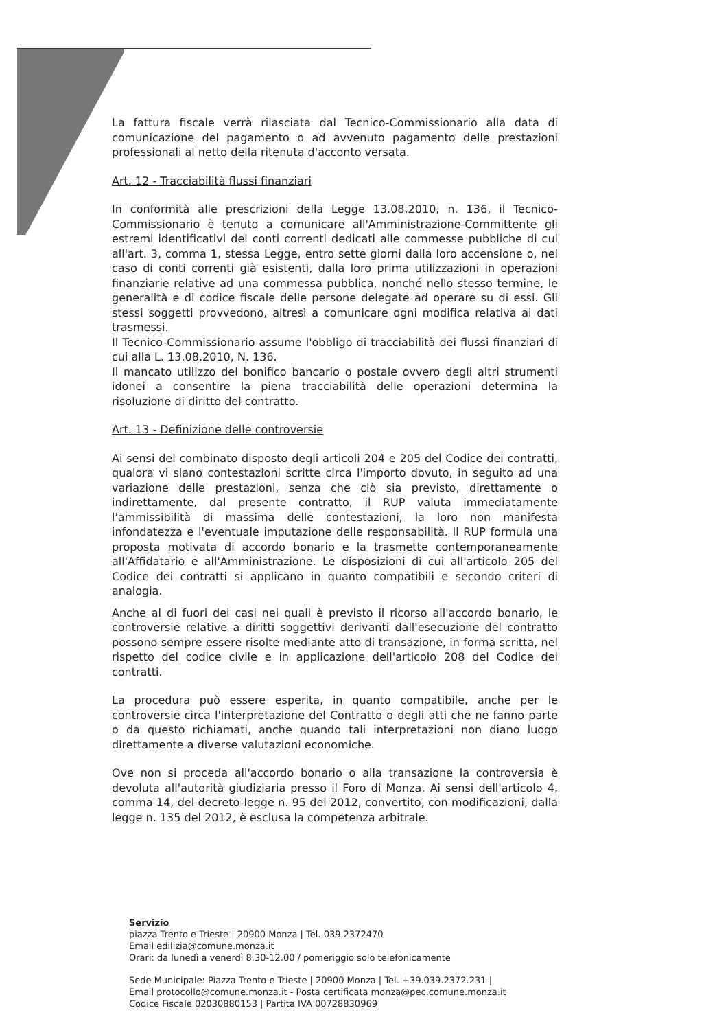La fattura fiscale verrà rilasciata dal Tecnico-Commissionario alla data di comunicazione del pagamento o ad avvenuto pagamento delle prestazioni professionali al netto della ritenuta d'acconto versata.
Art. 12 - Tracciabilità flussi finanziari
In conformità alle prescrizioni della Legge 13.08.2010, n. 136, il Tecnico-Commissionario è tenuto a comunicare all'Amministrazione-Committente gli estremi identificativi del conti correnti dedicati alle commesse pubbliche di cui all'art. 3, comma 1, stessa Legge, entro sette giorni dalla loro accensione o, nel caso di conti correnti già esistenti, dalla loro prima utilizzazioni in operazioni finanziarie relative ad una commessa pubblica, nonché nello stesso termine, le generalità e di codice fiscale delle persone delegate ad operare su di essi. Gli stessi soggetti provvedono, altresì a comunicare ogni modifica relativa ai dati trasmessi.
Il Tecnico-Commissionario assume l'obbligo di tracciabilità dei flussi finanziari di cui alla L. 13.08.2010, N. 136.
Il mancato utilizzo del bonifico bancario o postale ovvero degli altri strumenti idonei a consentire la piena tracciabilità delle operazioni determina la risoluzione di diritto del contratto.
Art. 13 - Definizione delle controversie
Ai sensi del combinato disposto degli articoli 204 e 205 del Codice dei contratti, qualora vi siano contestazioni scritte circa l'importo dovuto, in seguito ad una variazione delle prestazioni, senza che ciò sia previsto, direttamente o indirettamente, dal presente contratto, il RUP valuta immediatamente l'ammissibilità di massima delle contestazioni, la loro non manifesta infondatezza e l'eventuale imputazione delle responsabilità. Il RUP formula una proposta motivata di accordo bonario e la trasmette contemporaneamente all'Affidatario e all'Amministrazione. Le disposizioni di cui all'articolo 205 del Codice dei contratti si applicano in quanto compatibili e secondo criteri di analogia.
Anche al di fuori dei casi nei quali è previsto il ricorso all'accordo bonario, le controversie relative a diritti soggettivi derivanti dall'esecuzione del contratto possono sempre essere risolte mediante atto di transazione, in forma scritta, nel rispetto del codice civile e in applicazione dell'articolo 208 del Codice dei contratti.
La procedura può essere esperita, in quanto compatibile, anche per le controversie circa l'interpretazione del Contratto o degli atti che ne fanno parte o da questo richiamati, anche quando tali interpretazioni non diano luogo direttamente a diverse valutazioni economiche.
Ove non si proceda all'accordo bonario o alla transazione la controversia è devoluta all'autorità giudiziaria presso il Foro di Monza. Ai sensi dell'articolo 4, comma 14, del decreto-legge n. 95 del 2012, convertito, con modificazioni, dalla legge n. 135 del 2012, è esclusa la competenza arbitrale.
Servizio
piazza Trento e Trieste | 20900 Monza | Tel. 039.2372470
Email edilizia@comune.monza.it
Orari: da lunedì a venerdì 8.30-12.00 / pomeriggio solo telefonicamente
Sede Municipale: Piazza Trento e Trieste | 20900 Monza | Tel. +39.039.2372.231 |
Email protocollo@comune.monza.it - Posta certificata monza@pec.comune.monza.it
Codice Fiscale 02030880153 | Partita IVA 00728830969